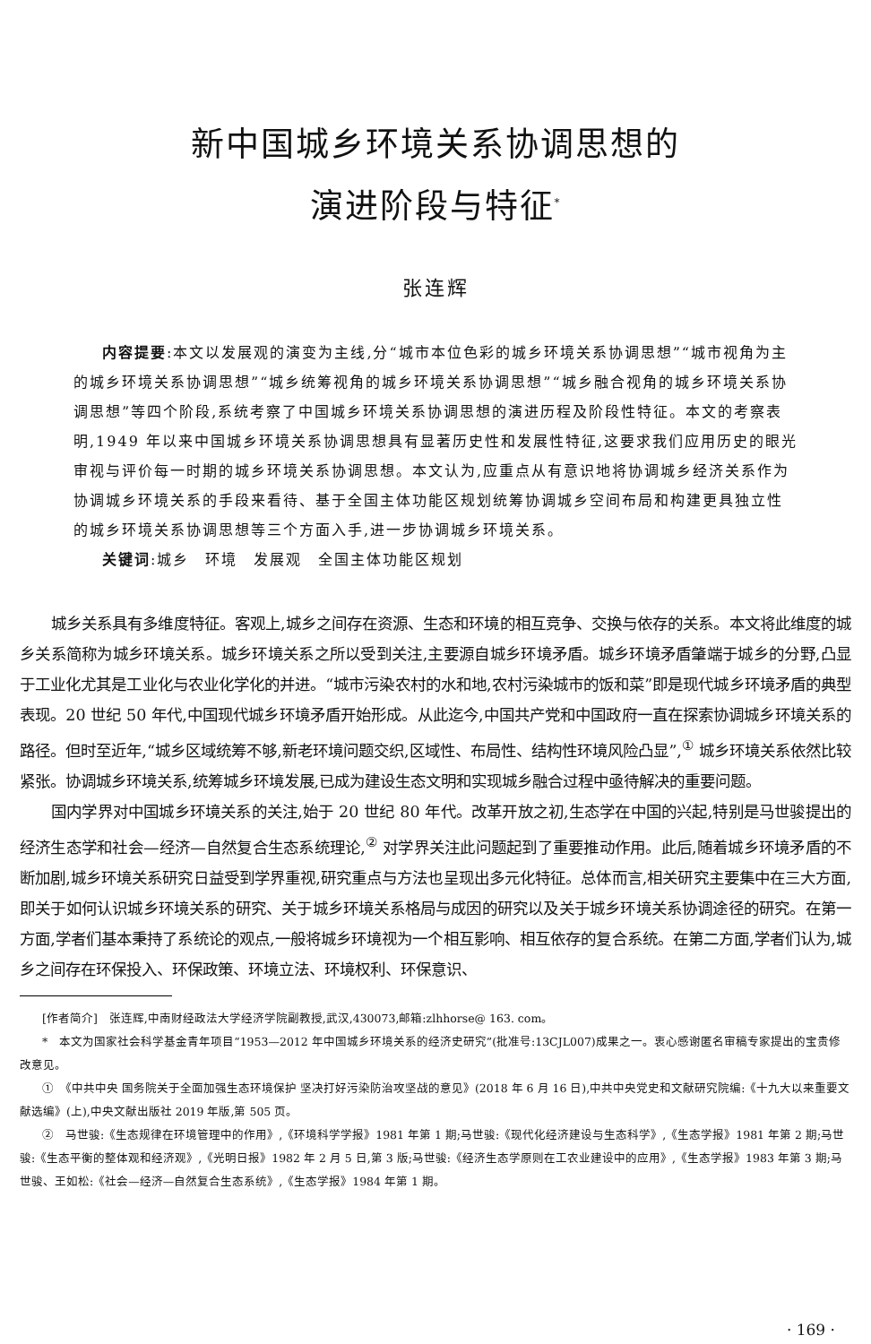新中国城乡环境关系协调思想的
演进阶段与特征<sup>*</sup>
张连辉
内容提要:本文以发展观的演变为主线,分“城市本位色彩的城乡环境关系协调思想”“城市视角为主的城乡环境关系协调思想”“城乡统筹视角的城乡环境关系协调思想”“城乡融合视角的城乡环境关系协调思想”等四个阶段,系统考察了中国城乡环境关系协调思想的演进历程及阶段性特征。本文的考察表明,1949 年以来中国城乡环境关系协调思想具有显著历史性和发展性特征,这要求我们应用历史的眼光审视与评价每一时期的城乡环境关系协调思想。本文认为,应重点从有意识地将协调城乡经济关系作为协调城乡环境关系的手段来看待、基于全国主体功能区规划统筹协调城乡空间布局和构建更具独立性的城乡环境关系协调思想等三个方面入手,进一步协调城乡环境关系。
关键词:城乡　环境　发展观　全国主体功能区规划
城乡关系具有多维度特征。客观上,城乡之间存在资源、生态和环境的相互竞争、交换与依存的关系。本文将此维度的城乡关系简称为城乡环境关系。城乡环境关系之所以受到关注,主要源自城乡环境矛盾。城乡环境矛盾肇端于城乡的分野,凸显于工业化尤其是工业化与农业化学化的并进。“城市污染农村的水和地,农村污染城市的饭和菜”即是现代城乡环境矛盾的典型表现。20 世纪 50 年代,中国现代城乡环境矛盾开始形成。从此迄今,中国共产党和中国政府一直在探索协调城乡环境关系的路径。但时至近年,“城乡区域统筹不够,新老环境问题交织,区域性、布局性、结构性环境风险凸显”,<sup>①</sup> 城乡环境关系依然比较紧张。协调城乡环境关系,统筹城乡环境发展,已成为建设生态文明和实现城乡融合过程中亟待解决的重要问题。
国内学界对中国城乡环境关系的关注,始于 20 世纪 80 年代。改革开放之初,生态学在中国的兴起,特别是马世骏提出的经济生态学和社会—经济—自然复合生态系统理论,<sup>②</sup> 对学界关注此问题起到了重要推动作用。此后,随着城乡环境矛盾的不断加剧,城乡环境关系研究日益受到学界重视,研究重点与方法也呈现出多元化特征。总体而言,相关研究主要集中在三大方面,即关于如何认识城乡环境关系的研究、关于城乡环境关系格局与成因的研究以及关于城乡环境关系协调途径的研究。在第一方面,学者们基本秉持了系统论的观点,一般将城乡环境视为一个相互影响、相互依存的复合系统。在第二方面,学者们认为,城乡之间存在环保投入、环保政策、环境立法、环境权利、环保意识、
[作者简介]　张连辉,中南财经政法大学经济学院副教授,武汉,430073,邮箱:zlhhorse@ 163. com。
*　本文为国家社会科学基金青年项目“1953—2012 年中国城乡环境关系的经济史研究”(批准号:13CJL007)成果之一。衷心感谢匿名审稿专家提出的宝贵修改意见。
①　《中共中央 国务院关于全面加强生态环境保护 坚决打好污染防治攻坚战的意见》(2018 年 6 月 16 日),中共中央党史和文献研究院编:《十九大以来重要文献选编》(上),中央文献出版社 2019 年版,第 505 页。
②　马世骏:《生态规律在环境管理中的作用》,《环境科学学报》1981 年第 1 期;马世骏:《现代化经济建设与生态科学》,《生态学报》1981 年第 2 期;马世骏:《生态平衡的整体观和经济观》,《光明日报》1982 年 2 月 5 日,第 3 版;马世骏:《经济生态学原则在工农业建设中的应用》,《生态学报》1983 年第 3 期;马世骏、王如松:《社会—经济—自然复合生态系统》,《生态学报》1984 年第 1 期。
· 169 ·